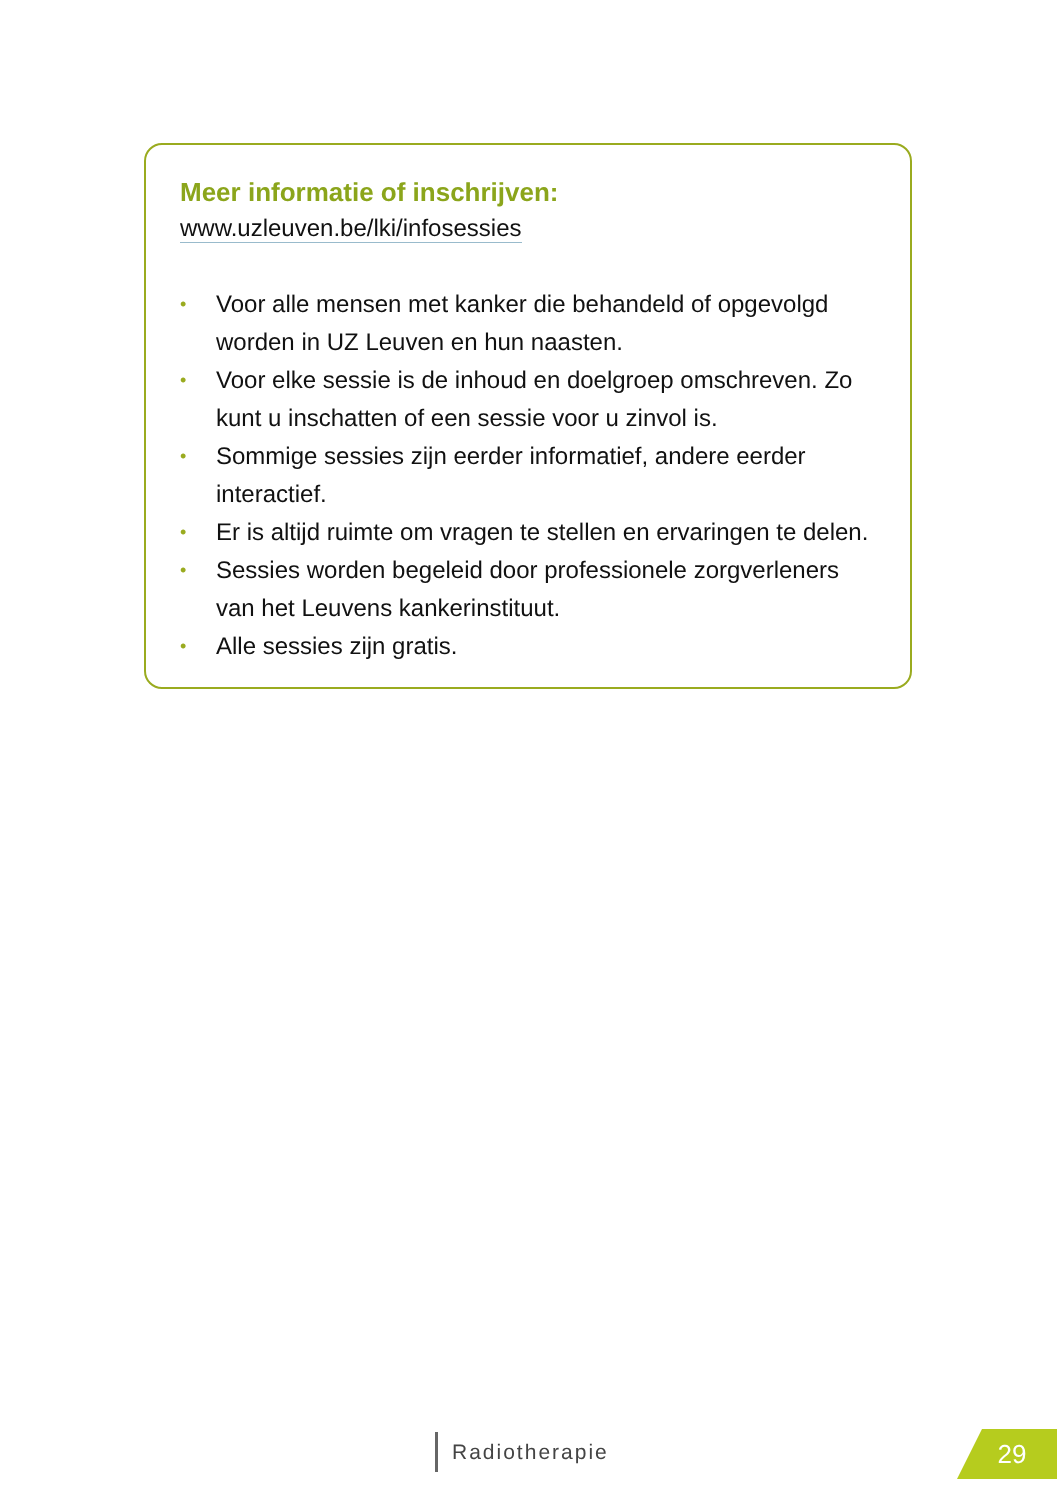Meer informatie of inschrijven:
www.uzleuven.be/lki/infosessies
• Voor alle mensen met kanker die behandeld of opgevolgd worden in UZ Leuven en hun naasten.
• Voor elke sessie is de inhoud en doelgroep omschreven. Zo kunt u inschatten of een sessie voor u zinvol is.
• Sommige sessies zijn eerder informatief, andere eerder interactief.
• Er is altijd ruimte om vragen te stellen en ervaringen te delen.
• Sessies worden begeleid door professionele zorgverleners van het Leuvens kankerinstituut.
• Alle sessies zijn gratis.
Radiotherapie 29